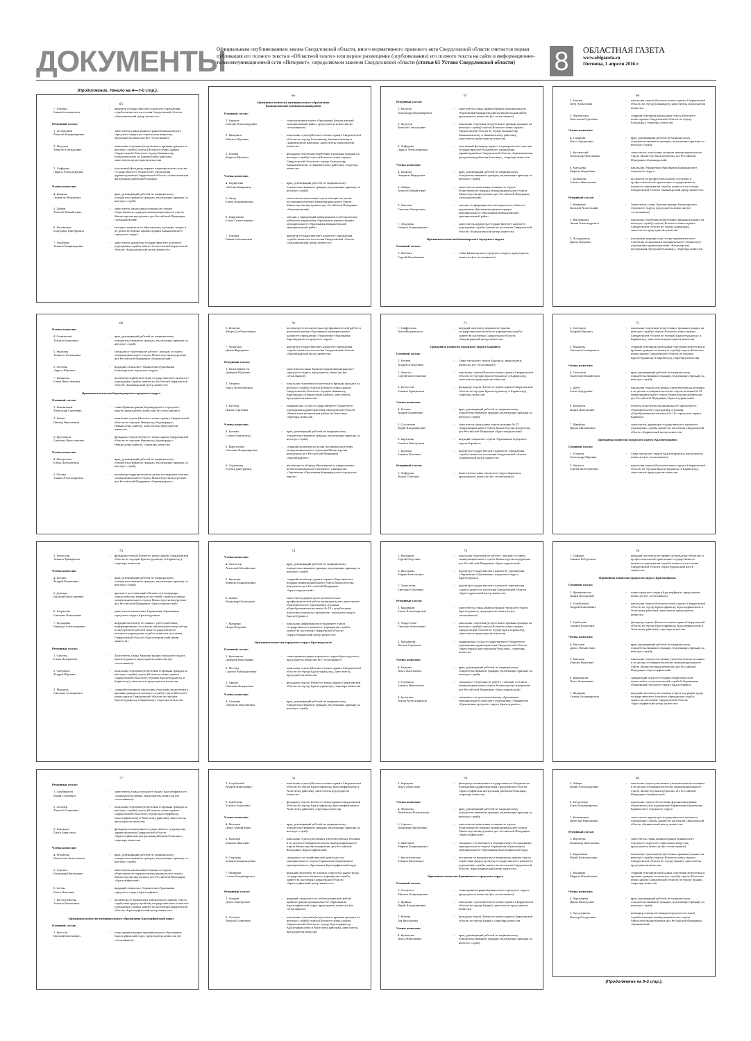ДОКУМЕНТЫ
Официальным опубликованием закона Свердловской области, иного нормативного правового акта Свердловской области считается первая публикация его полного текста в «Областной газете» или первое размещение (опубликование) его полного текста на сайте в информационно-телекоммуникационной сети «Интернет», определяемом законом Свердловской области (статья 61 Устава Свердловской области)
8
ОБЛАСТНАЯ ГАЗЕТА
www.oblgazeta.ru
Пятница, 1 апреля 2016 г.
(Продолжение. Начало на 4—7-й стр.).
65
7. Горлова
Римма Емельяновна – директор государственного казенного учреждения службы занятости населения Свердловской области «Камышловский центр занятости»
Резервный состав:
1. Половников
Алексей Владимирович – заместитель главы администрации Камышловского городского округа по социальным вопросам, председатель комиссии (по согласованию)
2. Морозов
Алексей Геннадьевич – начальник отделения (подготовки и призыва граждан на военную службу) отдела (Военного комиссариата Свердловской области по городу Камышлову, Камышловскому и Пышминскому районам), заместитель председателя комиссии
3. Алферова
Лариса Александровна – участковый фельдшер первого педиатрического участка государственного бюджетного учреждения здравоохранения Свердловской области «Камышловская центральная районная больница»
Члены комиссии:
4. Балдина
Людмила Федоровна – врач, руководящий работой по медицинскому освидетельствованию граждан, подлежащих призыву на военную службу
5. Зайцев
Алексей Михайлович – заместитель начальника полиции (по охране общественного порядка) межмуниципального отдела Министерства внутренних дел Российской Федерации «Камышловский»
6. Коноплина
Екатерина Григорьевна – методист комитета по образованию, культуре, спорту и по делам молодежи администрации Камышловского городского округа
7. Лещукова
Татьяна Владимировна – заместитель директора государственного казенного учреждения службы занятости населения Свердловской области «Камышловский центр занятости»
66
Призывная комиссия муниципального образования
Камышловский муниципальный район
Основной состав:
1. Баранов
Евгений Александрович – глава муниципального образования Камышловский муниципальный район, председатель комиссии (по согласованию)
2. Микушин
Михаил Юрьевич – начальник отдела (Военного комиссариата Свердловской области по городу Камышлову, Камышловскому и Пышминскому районам), заместитель председателя комиссии
3. Попова
Марина Юрьевна – фельдшер отделения (подготовки и призыва граждан на военную службу) отдела (Военного комиссариата Свердловской области по городу Камышлову, Камышловскому и Пышминскому районам), секретарь комиссии
Члены комиссии:
4. Парфенова
Любовь Макаровна – врач, руководящий работой по медицинскому освидетельствованию граждан, подлежащих призыву на военную службу
5. Лязер
Елена Владимировна – заместитель начальника отдела полиции по делам несовершеннолетних межмуниципального отдела Министерства внутренних дел Российской Федерации «Камышловский»
6. Боярникова
Елена Станиславовна – методист, заведующий информационно-методическим кабинетом управления образования администрации муниципального образования Камышловский муниципальный район
7. Горлова
Римма Емельяновна – директор государственного казенного учреждения службы занятости населения Свердловской области «Камышловский центр занятости»
67
Резервный состав:
1. Калугин
Александр Владимирович – заместитель главы администрации муниципального образования Камышловский муниципальный район, председатель комиссии (по согласованию)
2. Морозов
Алексей Геннадьевич – начальник отделения (подготовки и призыва граждан на военную службу) отдела (Военного комиссариата Свердловской области по городу Камышлову, Камышловскому и Пышминскому районам), заместитель председателя комиссии
3. Алферова
Лариса Александровна – участковый фельдшер первого педиатрического участка государственного бюджетного учреждения здравоохранения Свердловской области «Камышловская центральная районная больница», секретарь комиссии
Члены комиссии:
4. Балдина
Людмила Федоровна – врач, руководящий работой по медицинскому освидетельствованию граждан, подлежащих призыву на военную службу
5. Зайцев
Алексей Михайлович – заместитель начальника полиции по охране общественного порядка межмуниципального отдела Министерства внутренних дел Российской Федерации «Камышловский»
6. Хмелева
Светлана Валерьевна – методист информационно-методического кабинета управления образования администрации муниципального образования Камышловский муниципальный район
7. Лещукова
Татьяна Владимировна – заместитель директора государственного казенного учреждения службы занятости населения Свердловской области «Камышловский центр занятости»
Призывная комиссия Качканарского городского округа
Основной состав:
1. Набоких
Сергей Михайлович – Глава Качканарского городского округа, председатель комиссии (по согласованию)
68
2. Блинов
Петр Алексеевич – начальник отдела (Военного комиссариата Свердловской области по городу Качканару), заместитель председателя комиссии
3. Черемухина
Анастасия Сергеевна – старший помощник начальника отдела (Военного комиссариата Свердловской области по городу Качканару), секретарь комиссии
Члены комиссии:
4. Глушкова
Ольга Аркадьевна – врач, руководящий работой по медицинскому освидетельствованию граждан, подлежащих призыву на военную службу
5. Кухлевский
Александр Николаевич – заместитель начальника полиции межмуниципального отдела Министерства внутренних дел Российской Федерации «Качканарский»
6. Мальцева
Марина Андреевна – начальник Управления образования Качканарского городского округа
7. Бузмакова
Татьяна Николаевна – инспектор по профессиональному обучению и профессиональной ориентации государственного казенного учреждения службы занятости населения Свердловской области «Качканарский центр занятости»
Резервный состав:
1. Румянцев
Василий Анатольевич – Заместитель главы Администрации Качканарского городского округа, председатель комиссии (по согласованию)
2. Корчемкина
Лилия Александровна – начальник отделения (подготовки и призыва граждан на военную службу) отдела (Военного комиссариата Свердловской области по городу Качканару), заместитель председателя комиссии
3. Асхадуллина
Ирина Юрьевна – участковая медицинская сестра терапевтического отделения поликлиники муниципального бюджетного учреждения здравоохранения «Качканарская центральная городская больница», секретарь комиссии
69
Члены комиссии:
4. Семикозова
Татьяна Борисовна – врач, руководящий работой по медицинскому освидетельствованию граждан, подлежащих призыву на военную службу
5. Рязанова
Татьяна Геннадьевна – специалист отделения по работе с личным составом межмуниципального отдела Министерства внутренних дел Российской Федерации «Качканарский»
6. Леонова
Лариса Юрьевна – ведущий специалист Управления образования Качканарского городского округа
7. Балашова
Елена Вячеславовна – инспектор первой категории государственного казенного учреждения службы занятости населения Свердловской области «Качканарский центр занятости»
Призывная комиссия Кировградского городского округа
Основной состав:
1. Кожевников
Александр Сергеевич – глава Администрации Кировградского городского округа, председатель комиссии (по согласованию)
2. Быков
Виктор Николаевич – начальник отдела (Военного комиссариата Свердловской области по городам Невьянску, Кировграду и Невьянскому району), заместитель председателя комиссии
3. Крутихина
Светлана Вячеславовна – фельдшер отдела (Военного комиссариата Свердловской области по городам Невьянску, Кировграду и Невьянскому району), секретарь комиссии
Члены комиссии:
4. Фаткуллова
Елена Валединовна – врач, руководящий работой по медицинскому освидетельствованию граждан, подлежащих призыву на военную службу
5. Огнева
Ульяна Александровна – инспектор подразделения по делам несовершеннолетних межмуниципального отдела Министерства внутренних дел Российской Федерации «Кировградское»
70
6. Воинова
Мехри Сухбатуллоевна – инспектор по воспитательно-профилактической работе и дополнительному образованию муниципального казенного учреждения «Управление образования Кировградского городского округа»
7. Арлаускас
Дания Фаридовна – директор государственного казенного учреждения службы занятости населения Свердловской области «Кировградский центр занятости»
Резервный состав:
1. Пантелеймонов
Дмитрий Юрьевич – заместитель главы Администрации Кировградского городского округа, председатель комиссии (по согласованию)
2. Хворова
Ольга Валентиновна – начальник отделения (подготовки и призыва граждан на военную службу) отдела (Военного комиссариата Свердловской области по городам Невьянску, Кировграду и Невьянскому району), заместитель председателя комиссии
3. Изотова
Ирина Сергеевна – медицинская сестра государственного бюджетного учреждения здравоохранения Свердловской области «Невьянская центральная районная больница», секретарь комиссии
Члены комиссии:
4. Бутаева
Галина Равильевна – врач, руководящий работой по медицинскому освидетельствованию граждан, подлежащих призыву на военную службу
5. Марухленко
Светлана Владимировна – старший инспектор по делам несовершеннолетних межмуниципального отделения Министерства внутренних дел Российской Федерации «Кировградское»
6. Сердюкова
Ксения Дмитриевна – инспектор по общему образованию и оздоровлению детей муниципального казенного учреждения «Управление образования Кировградского городского округа»
71
7. Гайфуллина
Алия Фидаильевна – ведущий инспектор первичного приема государственного казенного учреждения службы занятости населения Свердловской области «Кировградский центр занятости»
Призывная комиссия городского округа Карпинск
Основной состав:
1. Клопов
Андрей Алексеевич – Глава городского округа Карпинск, председатель комиссии (по согласованию)
2. Чекасин
Сергей Валентинович – начальник отдела (Военного комиссариата Свердловской области по городам Краснотурьинску и Карпинску), заместитель председателя комиссии
3. Белоусова
Татьяна Аркадьевна – фельдшер отдела (Военного комиссариата Свердловской области по городам Краснотурьинску и Карпинску), секретарь комиссии
Члены комиссии:
4. Клокин
Андрей Вадимович – врач, руководящий работой по медицинскому освидетельствованию граждан, подлежащих призыву на военную службу
5. Сысолятин
Юрий Владимирович – заместитель начальника отдела полиции № 32 межмуниципального отдела Министерства внутренних дел Российской Федерации «Краснотурьинский»
6. Бирюкова
Татьяна Викторовна – ведущий специалист отдела образования городского округа Карпинск
7. Будлина
Татьяна Олеговна – директор государственного казенного учреждения службы занятости населения Свердловской области «Карпинский центр занятости»
Резервный состав:
1. Алферова
Жанна Олеговна – Заместитель главы городского округа Карпинск, председатель комиссии (по согласованию)
72
2. Сметанин
Андрей Юрьевич – начальник отделения (подготовки и призыва граждан на военную службу) отдела (Военного комиссариата Свердловской области по городам Краснотурьинску и Карпинску), заместитель председателя комиссии
3. Мурщель
Светлана Геннадьевна – старший помощник начальника отделения (подготовки и призыва граждан на военную службу) отдела (Военного комиссариата Свердловской области по городам Краснотурьинску и Карпинску), секретарь комиссии
Члены комиссии:
4. Самсонов
Анатолий Михайлович – врач, руководящий работой по медицинскому освидетельствованию граждан, подлежащих призыву на военную службу
5. Шотт
Елена Артуровна – начальник отдела участковых уполномоченных полиции и по делам несовершеннолетних отдела полиции № 32 межмуниципального отдела Министерства внутренних дел Российской Федерации «Краснотурьинский»
6. Коптяков
Вадим Витальевич – учитель технологии муниципального автономного образовательного учреждения «Средняя общеобразовательная школа № 16» городского округа Карпинск
7. Швейцер
Ирина Михайловна – заместитель директора государственного казенного учреждения службы занятости населения Свердловской области «Карпинский центр занятости»
Призывная комиссия городского округа Краснотурьинск
Основной состав:
1. Устинов
Александр Юрьевич – Глава городского округа Краснотурьинск, председатель комиссии (по согласованию)
2. Чекасин
Сергей Валентинович – начальник отдела (Военного комиссариата Свердловской области по городам Краснотурьинску и Карпинску), заместитель председателя комиссии
73
3. Белоусова
Татьяна Аркадьевна – фельдшер отдела (Военного комиссариата Свердловской области по городам Краснотурьинску и Карпинску), секретарь комиссии
Члены комиссии:
4. Клокин
Андрей Вадимович – врач, руководящий работой по медицинскому освидетельствованию граждан, подлежащих призыву на военную службу
5. Довгарь
Виталий Вячеславович – временно исполняющий обязанности командира отдельной роты патрульно-постовой службы полиции межмуниципального отдела Министерства внутренних дел Российской Федерации «Краснотурьинский»
6. Кторяхова
Светлана Николаевна – заместитель начальника Управления образования городского округа Краснотурьинск
7. Кундарева
Надежда Александровна – ведущий инспектор по связям с работодателями, информированию населения, организационному набору и иностранной рабочей силы государственного казенного учреждения службы занятости населения Свердловской области «Краснотурьинский центр занятости»
Резервный состав:
1. Стрелец
Елена Валерьевна – Заместитель главы Администрации городского округа Краснотурьинск, председатель комиссии (по согласованию)
2. Сметанин
Андрей Юрьевич – начальник отделения (подготовки и призыва граждан на военную службу) отдела (Военного комиссариата Свердловской области по городам Краснотурьинску и Карпинску), заместитель председателя комиссии
3. Мурщель
Светлана Геннадьевна – старший помощник начальника отделения (подготовки и призыва граждан на военную службу) отдела (Военного комиссариата Свердловской области по городам Краснотурьинску и Карпинску), секретарь комиссии
74
Члены комиссии:
4. Самсонов
Анатолий Михайлович – врач, руководящий работой по медицинскому освидетельствованию граждан, подлежащих призыву на военную службу
5. Кантеева
Марина Владимировна – старший инспектор группы охраны общественного порядка межмуниципального отдела Министерства внутренних дел Российской Федерации «Краснотурьинский»
6. Зайцев
Владимир Васильевич – заместитель директора по воспитательно-профилактической работе муниципального автономного образовательного учреждения «Средняя общеобразовательная школа № 19 с углубленным изучением отдельных предметов» городского округа Краснотурьинск
7. Матынян
Игорь Отарович – начальник информационно-правового отдела государственного казенного учреждения службы занятости населения Свердловской области «Краснотурьинский центр занятости»
Призывная комиссия городского округа Красноуральск
Основной состав:
1. Кузьминых
Дмитрий Николаевич – глава администрации городского округа Красноуральск, председатель комиссии (по согласованию)
2. Мосоян
Гарегин Амбарцумович – начальник отдела (Военного комиссариата Свердловской области по городу Красноуральску), заместитель председателя комиссии
3. Чакина
Светлана Валерьевна – фельдшер отдела (Военного комиссариата Свердловской области по городу Красноуральску), секретарь комиссии
Члены комиссии:
4. Сагдеева
Людмила Максимовна – врач, руководящий работой по медицинскому освидетельствованию граждан, подлежащих призыву на военную службу
75
5. Кушнирук
Сергей Петрович – начальник отделения по работе с личным составом межмуниципального отдела Министерства внутренних дел Российской Федерации «Красноуральский»
6. Васильева
Мария Анатольевна – директор государственного казенного учреждения «Управление образования» городского округа Красноуральск
7. Злыгостева
Светлана Сергеевна – директор государственного казенного учреждения службы занятости населения Свердловской области «Красноуральский центр занятости»
Резервный состав:
1. Кадрицкая
Елена Александровна – заместитель главы администрации городского округа Красноуральск, председатель комиссии (по согласованию)
2. Андросенко
Светлана Николаевна – начальник отделения (подготовки и призыва граждан на военную службу) отдела (Военного комиссариата Свердловской области по городу Красноуральску), заместитель председателя комиссии
3. Михайлова
Оксана Сергеевна – медицинская сестра государственного бюджетного учреждения здравоохранения Свердловской области «Красноуральская городская больница», секретарь комиссии
Члены комиссии:
4. Падалко
Ольга Васильевна – врач, руководящий работой по медицинскому освидетельствованию граждан, подлежащих призыву на военную службу
5. Сорокина
Татьяна Николаевна – специалист отделения по работе с личным составом межмуниципального отдела Министерства внутренних дел Российской Федерации «Красноуральский»
6. Бусыгина
Алина Александровна – специалист по дополнительному образованию муниципального казенного учреждения «Управление образования городского округа Красноуральск»
76
7. Сафаева
Татьяна Робертовна – ведущий инспектор по профессиональному обучению и профессиональной ориентации государственного казенного учреждения службы занятости населения Свердловской области «Красноуральский центр занятости»
Призывная комиссия городского округа Красноуфимск
Основной состав:
1. Артемьевских
Вадим Валерьевич – глава городского округа Красноуфимск, председатель комиссии (по согласованию)
2. Голубничий
Андрей Николаевич – начальник отдела (Военного комиссариата Свердловской области по городу Красноуфимску, Красноуфимскому и Ачитскому районам), заместитель председателя комиссии
3. Грибанова
Татьяна Борисовна – фельдшер отдела (Военного комиссариата Свердловской области по городу Красноуфимску, Красноуфимскому и Ачитскому районам), секретарь комиссии
Члены комиссии:
4. Мельцев
Денис Михайлович – врач, руководящий работой по медицинскому освидетельствованию граждан, подлежащих призыву на военную службу
5. Мальцев
Максим Иванович – начальник отдела участковых уполномоченных полиции и по делам несовершеннолетних межмуниципального отдела Министерства внутренних дел Российской Федерации «Красноуфимский»
6. Шурманова
Ольга Николаевна – заведующий психолого-медико-педагогической комиссией и психологической службой Управления образования городского округа Красноуфимск
7. Федякова
Галина Владимировна – ведущий инспектор по анализу и прогнозу рынка труда государственного казенного учреждения службы занятости населения Свердловской области «Красноуфимский центр занятости»
77
Резервный состав:
1. Ладейщиков
Юрий Сергеевич – заместитель главы городского округа Красноуфимск по социальной политике, председатель комиссии (по согласованию)
2. Лихачев
Алексей Сергеевич – начальник отделения (подготовки и призыва граждан на военную службу) отдела (Военного комиссариата Свердловской области по городу Красноуфимску, Красноуфимскому и Ачитскому районам), заместитель председателя комиссии
3. Бородина
Ольга Борисовна – фельдшер поликлиники государственного учреждения здравоохранения Свердловской области «Красноуфимская центральная районная больница», секретарь комиссии
Члены комиссии:
4. Абрамова
Валентина Анатольевна – врач, руководящий работой по медицинскому освидетельствованию граждан, подлежащих призыву на военную службу
5. Терехин
Владимир Викторович – заместитель начальника полиции по охране общественного порядка межмуниципального отдела Министерства внутренних дел Российской Федерации «Красноуфимский»
6. Ботова
Ольга Ивановна – ведущий специалист Управления образования городского округа Красноуфимск
7. Константинова
Татьяна Витальевна – инспектор по первичному и вторичному приему отдела содействия трудоустройству государственного казенного учреждения службы занятости населения Свердловской области «Красноуфимский центр занятости»
Призывная комиссия муниципального образования Красноуфимский округ
Основной состав:
1. Колосов
Виталий Евгеньевич – глава администрации муниципального образования Красноуфимский округ, председатель комиссии (по согласованию)
78
2. Голубничий
Андрей Николаевич – начальник отдела (Военного комиссариата Свердловской области по городу Красноуфимску, Красноуфимскому и Ачитскому районам), заместитель председателя комиссии
3. Грибанова
Татьяна Борисовна – фельдшер отдела (Военного комиссариата Свердловской области по городу Красноуфимску, Красноуфимскому и Ачитскому районам), секретарь комиссии
Члены комиссии:
4. Мельцев
Денис Михайлович – врач, руководящий работой по медицинскому освидетельствованию граждан, подлежащих призыву на военную службу
5. Мальцев
Максим Иванович – начальник отдела участковых уполномоченных полиции и по делам несовершеннолетних межмуниципального отдела Министерства внутренних дел Российской Федерации «Красноуфимский»
6. Старцева
Татьяна Владимировна – специалист по хозяйственной деятельности муниципального отдела Управления образованием муниципального образования Красноуфимский округ
7. Федякова
Галина Владимировна – ведущий инспектор по анализу и прогнозу рынка труда государственного казенного учреждения службы занятости населения Свердловской области «Красноуфимский центр занятости»
Резервный состав:
1. Токарев
Денис Викторович – ведущий специалист по мобилизационной работе администрации муниципального образования Красноуфимский округ, председатель комиссии (по согласованию)
2. Лихачев
Алексей Сергеевич – начальник отделения (подготовки и призыва граждан на военную службу) отдела (Военного комиссариата Свердловской области по городу Красноуфимску, Красноуфимскому и Ачитскому районам), заместитель председателя комиссии
79
3. Бородина
Ольга Борисовна – фельдшер поликлиники государственного бюджетного учреждения здравоохранения Свердловской области «Красноуфимская центральная районная больница», секретарь комиссии
Члены комиссии:
4. Абрамова
Валентина Анатольевна – врач, руководящий работой по медицинскому освидетельствованию граждан, подлежащих призыву на военную службу
5. Терехин
Владимир Викторович – заместитель начальника полиции по охране общественного порядка межмуниципального отдела Министерства внутренних дел Российской Федерации «Красноуфимский»
6. Шатохина
Марина Владимировна – специалист по питанию и медицинскому обслуживанию муниципального отдела Управления образованием муниципального образования Красноуфимский округ
7. Константинова
Татьяна Витальевна – инспектор по первичному и вторичному приему отдела содействия трудоустройству государственного казенного учреждения службы занятости населения Свердловской области «Красноуфимский центр занятости»
Призывная комиссия Кушвинского городского округа
Основной состав:
1. Слепухин
Михаил Владимирович – глава администрации Кушвинского городского округа, председатель комиссии (по согласованию)
2. Кривых
Юрий Владимирович – начальник отдела (Военного комиссариата Свердловской области по городу Кушве), заместитель председателя комиссии
3. Мохова
Зоя Васильевна – фельдшер отдела (Военного комиссариата Свердловской области по городу Кушве), секретарь комиссии
Члены комиссии:
4. Кузнецова
Ольга Николаевна – врач, руководящий работой по медицинскому освидетельствованию граждан, подлежащих призыву на военную службу
80
5. Зайцев
Юрий Александрович – начальник отдела участковых уполномоченных полиции и по делам несовершеннолетних межмуниципального отдела Министерства внутренних дел Российской Федерации «Кушвинский»
6. Петроченко
Елена Владимировна – начальник отдела обеспечения функционирования образовательных учреждений Управления образования Кушвинского городского округа
7. Кожевников
Вячеслав Николаевич – заместитель директора государственного казенного учреждения службы занятости населения Свердловской области «Кушвинский центр занятости»
Резервный состав:
1. Веремчук
Владимир Николаевич – заместитель главы администрации Кушвинского городского округа по социальным вопросам, председатель комиссии (по согласованию)
2. Пырченков
Юрий Валентинович – начальник отделения (подготовки и призыва граждан на военную службу) отдела (Военного комиссариата Свердловской области по городу Кушве), заместитель председателя комиссии
3. Коницева
Марина Михайловна – старший помощник начальника отделения (подготовки и призыва граждан на военную службу) отдела (Военного комиссариата Свердловской области по городу Кушве), секретарь комиссии
Члены комиссии:
4. Черныщева
Ирина Викторовна – врач, руководящий работой по медицинскому освидетельствованию граждан, подлежащих призыву на военную службу
5. Хуснутдинов
Ильнур Ильдусович – командир отдельного взвода патрульно-постовой службы полиции межмуниципального отдела Министерства внутренних дел Российской Федерации «Кушвинский»
(Продолжение на 9-й стр.).